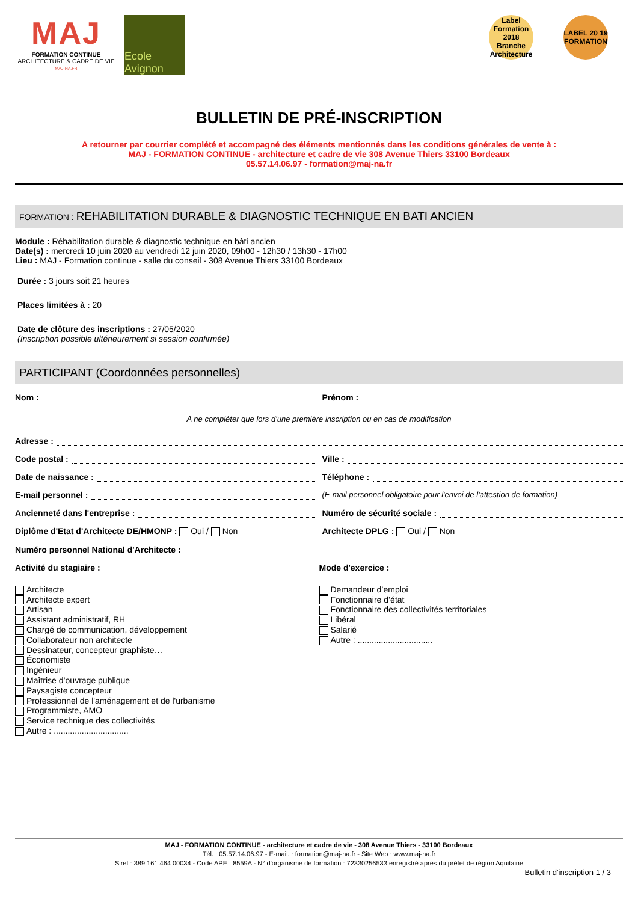MAJ
FORMATION CONTINUE
ARCHITECTURE & CADRE DE VIE
MAJ-NA.FR
Ecole Avignon
Label Formation 2018 Branche Architecture
LABEL 20 19 FORMATION
BULLETIN DE PRÉ-INSCRIPTION
A retourner par courrier complété et accompagné des éléments mentionnés dans les conditions générales de vente à :
MAJ - FORMATION CONTINUE - architecture et cadre de vie 308 Avenue Thiers 33100 Bordeaux
05.57.14.06.97 - formation@maj-na.fr
FORMATION : REHABILITATION DURABLE & DIAGNOSTIC TECHNIQUE EN BATI ANCIEN
Module : Réhabilitation durable & diagnostic technique en bâti ancien
Date(s) : mercredi 10 juin 2020 au vendredi 12 juin 2020, 09h00 - 12h30 / 13h30 - 17h00
Lieu : MAJ - Formation continue - salle du conseil - 308 Avenue Thiers 33100 Bordeaux
Durée : 3 jours soit 21 heures
Places limitées à : 20
Date de clôture des inscriptions : 27/05/2020
(Inscription possible ultérieurement si session confirmée)
PARTICIPANT (Coordonnées personnelles)
Nom : Prénom :
A ne compléter que lors d'une première inscription ou en cas de modification
Adresse :
Code postal : Ville :
Date de naissance : Téléphone :
E-mail personnel : (E-mail personnel obligatoire pour l'envoi de l'attestion de formation)
Ancienneté dans l'entreprise : Numéro de sécurité sociale :
Diplôme d'Etat d'Architecte DE/HMONP : Oui / Non
Architecte DPLG : Oui / Non
Numéro personnel National d'Architecte :
Activité du stagiaire :
Architecte
Architecte expert
Artisan
Assistant administratif, RH
Chargé de communication, développement
Collaborateur non architecte
Dessinateur, concepteur graphiste…
Économiste
Ingénieur
Maîtrise d’ouvrage publique
Paysagiste concepteur
Professionnel de l'aménagement et de l'urbanisme
Programmiste, AMO
Service technique des collectivités
Autre : ................................
Mode d'exercice :
Demandeur d’emploi
Fonctionnaire d’état
Fonctionnaire des collectivités territoriales
Libéral
Salarié
Autre : ................................
MAJ - FORMATION CONTINUE - architecture et cadre de vie - 308 Avenue Thiers - 33100 Bordeaux
Tél. : 05.57.14.06.97 - E-mail. : formation@maj-na.fr - Site Web : www.maj-na.fr
Siret : 389 161 464 00034 - Code APE : 8559A - N° d'organisme de formation : 72330256533 enregistré après du préfet de région Aquitaine
Bulletin d'inscription 1 / 3